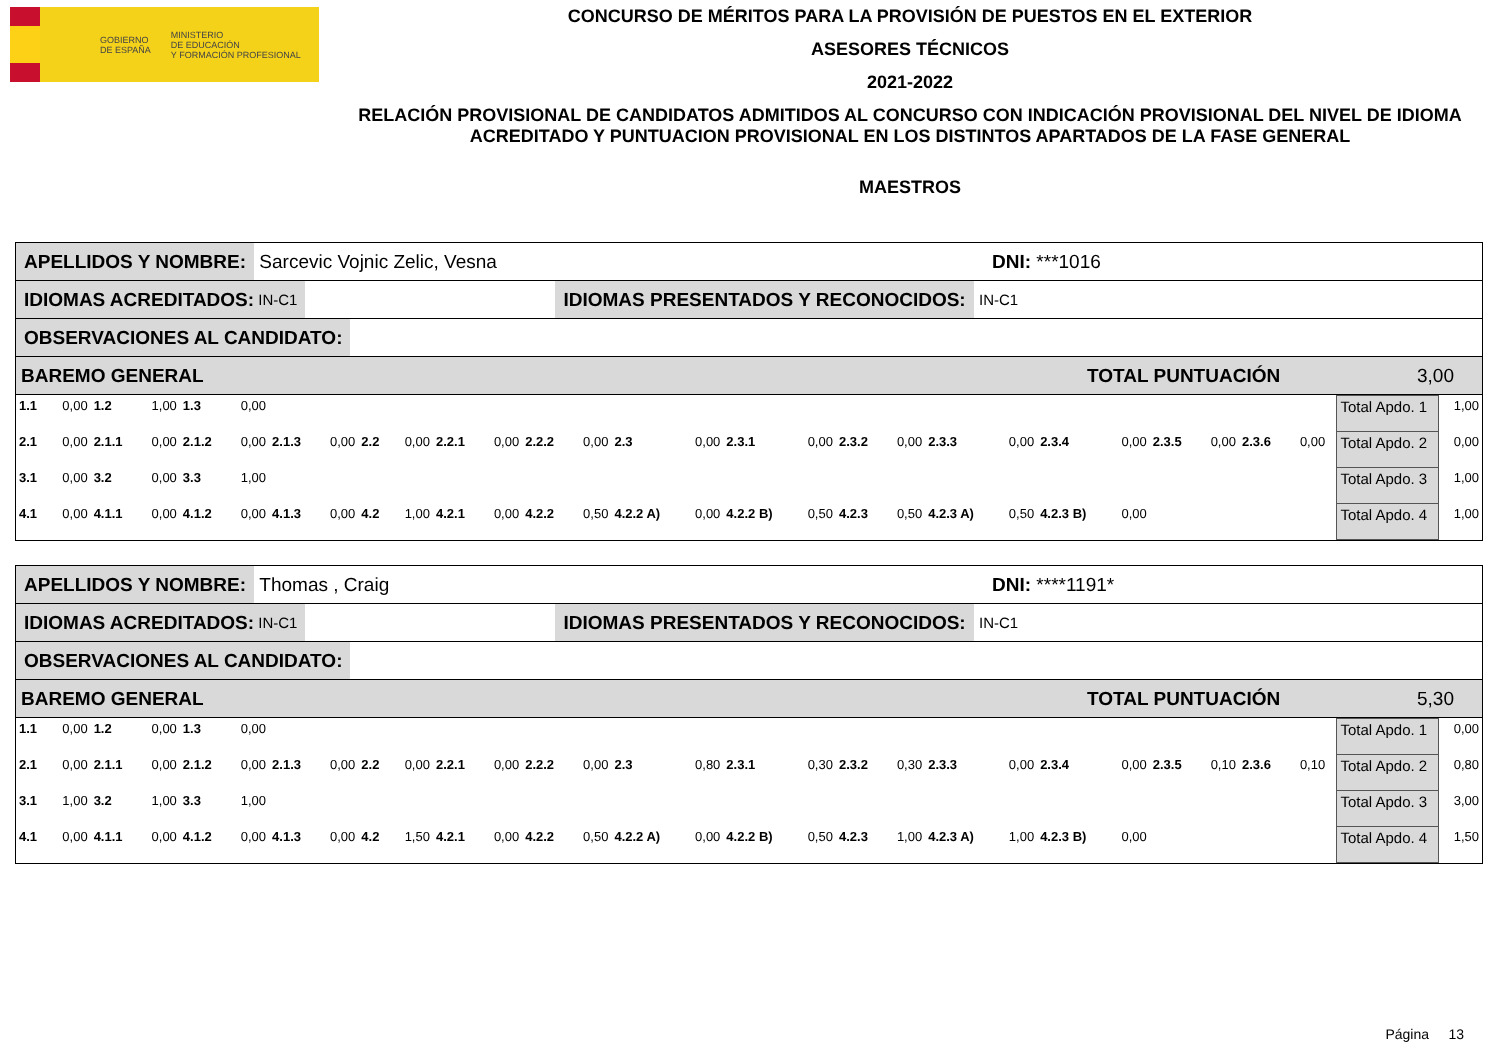GOBIERNO
DE ESPAÑA MINISTERIO
DE EDUCACIÓN
Y FORMACIÓN PROFESIONAL
CONCURSO DE MÉRITOS PARA LA PROVISIÓN DE PUESTOS EN EL EXTERIOR
ASESORES TÉCNICOS
2021-2022
RELACIÓN PROVISIONAL DE CANDIDATOS ADMITIDOS AL CONCURSO CON INDICACIÓN PROVISIONAL DEL NIVEL DE IDIOMA ACREDITADO Y PUNTUACION PROVISIONAL EN LOS DISTINTOS APARTADOS DE LA FASE GENERAL
MAESTROS
APELLIDOS Y NOMBRE: Sarcevic Vojnic Zelic, Vesna DNI: ***1016
IDIOMAS ACREDITADOS: IN-C1 IDIOMAS PRESENTADOS Y RECONOCIDOS: IN-C1
OBSERVACIONES AL CANDIDATO:
BAREMO GENERAL TOTAL PUNTUACIÓN 3,00
| 1.1 | 0,00 | 1.2 | 1,00 | 1.3 | 0,00 | | | | | | | | | | | | | | | | | | | | | | | | Total Apdo. 1 | 1,00 |
| 2.1 | 0,00 | 2.1.1 | 0,00 | 2.1.2 | 0,00 | 2.1.3 | 0,00 | 2.2 | 0,00 | 2.2.1 | 0,00 | 2.2.2 | 0,00 | 2.3 | 0,00 | 2.3.1 | 0,00 | 2.3.2 | 0,00 | 2.3.3 | 0,00 | 2.3.4 | 0,00 | 2.3.5 | 0,00 | 2.3.6 | 0,00 | | Total Apdo. 2 | 0,00 |
| 3.1 | 0,00 | 3.2 | 0,00 | 3.3 | 1,00 | | | | | | | | | | | | | | | | | | | | | | | | Total Apdo. 3 | 1,00 |
| 4.1 | 0,00 | 4.1.1 | 0,00 | 4.1.2 | 0,00 | 4.1.3 | 0,00 | 4.2 | 1,00 | 4.2.1 | 0,00 | 4.2.2 | 0,50 | 4.2.2 A) | 0,00 | 4.2.2 B) | 0,50 | 4.2.3 | 0,50 | 4.2.3 A) | 0,50 | 4.2.3 B) | 0,00 | | | | | | Total Apdo. 4 | 1,00 |
APELLIDOS Y NOMBRE: Thomas , Craig DNI: ****1191*
IDIOMAS ACREDITADOS: IN-C1 IDIOMAS PRESENTADOS Y RECONOCIDOS: IN-C1
OBSERVACIONES AL CANDIDATO:
BAREMO GENERAL TOTAL PUNTUACIÓN 5,30
| 1.1 | 0,00 | 1.2 | 0,00 | 1.3 | 0,00 | | | | | | | | | | | | | | | | | | | | | | | | Total Apdo. 1 | 0,00 |
| 2.1 | 0,00 | 2.1.1 | 0,00 | 2.1.2 | 0,00 | 2.1.3 | 0,00 | 2.2 | 0,00 | 2.2.1 | 0,00 | 2.2.2 | 0,00 | 2.3 | 0,80 | 2.3.1 | 0,30 | 2.3.2 | 0,30 | 2.3.3 | 0,00 | 2.3.4 | 0,00 | 2.3.5 | 0,10 | 2.3.6 | 0,10 | | Total Apdo. 2 | 0,80 |
| 3.1 | 1,00 | 3.2 | 1,00 | 3.3 | 1,00 | | | | | | | | | | | | | | | | | | | | | | | | Total Apdo. 3 | 3,00 |
| 4.1 | 0,00 | 4.1.1 | 0,00 | 4.1.2 | 0,00 | 4.1.3 | 0,00 | 4.2 | 1,50 | 4.2.1 | 0,00 | 4.2.2 | 0,50 | 4.2.2 A) | 0,00 | 4.2.2 B) | 0,50 | 4.2.3 | 1,00 | 4.2.3 A) | 1,00 | 4.2.3 B) | 0,00 | | | | | | Total Apdo. 4 | 1,50 |
Página 13